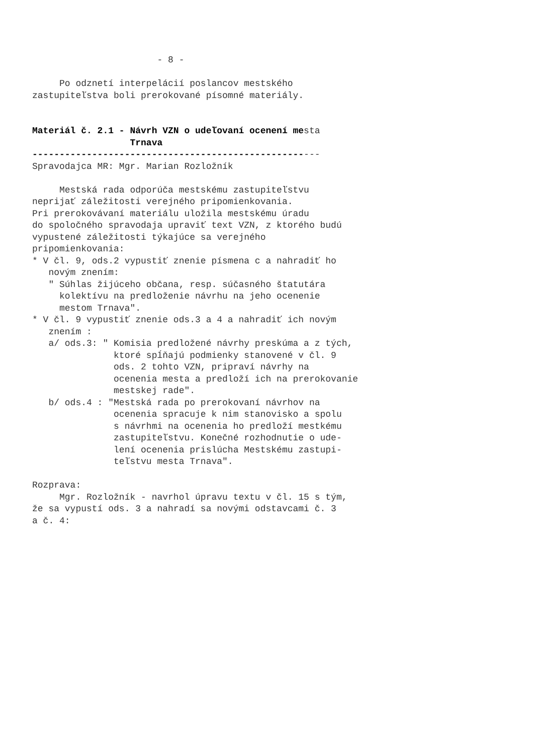- 8 -

     Po odznetí interpelácií poslancov mestského
zastupiteľstva boli prerokované písomné materiály.


Materiál č. 2.1 - Návrh VZN o udeľovaní ocenení mesta
                  Trnava
-----------------------------------------------------
Spravodajca MR: Mgr. Marian Rozložník

     Mestská rada odporúča mestskému zastupiteľstvu
neprijať záležitosti verejného pripomienkovania.
Pri prerokovávaní materiálu uložila mestskému úradu
do spoločného spravodaja upraviť text VZN, z ktorého budú
vypustené záležitosti týkajúce sa verejného
pripomienkovania:
* V čl. 9, ods.2 vypustiť znenie písmena c a nahradiť ho
   novým znením:
   " Súhlas žijúceho občana, resp. súčasného štatutára
     kolektívu na predloženie návrhu na jeho ocenenie
     mestom Trnava".
* V čl. 9 vypustiť znenie ods.3 a 4 a nahradiť ich novým
   znením :
   a/ ods.3: " Komisia predložené návrhy preskúma a z tých,
               ktoré spĺňajú podmienky stanovené v čl. 9
               ods. 2 tohto VZN, pripraví návrhy na
               ocenenia mesta a predloží ich na prerokovanie
               mestskej rade".
   b/ ods.4 : "Mestská rada po prerokovaní návrhov na
               ocenenia spracuje k nim stanovisko a spolu
               s návrhmi na ocenenia ho predloží mestkému
               zastupiteľstvu. Konečné rozhodnutie o ude-
               lení ocenenia prislúcha Mestskému zastupi-
               teľstvu mesta Trnava".

Rozprava:
     Mgr. Rozložník - navrhol úpravu textu v čl. 15 s tým,
že sa vypustí ods. 3 a nahradí sa novými odstavcami č. 3
a č. 4: